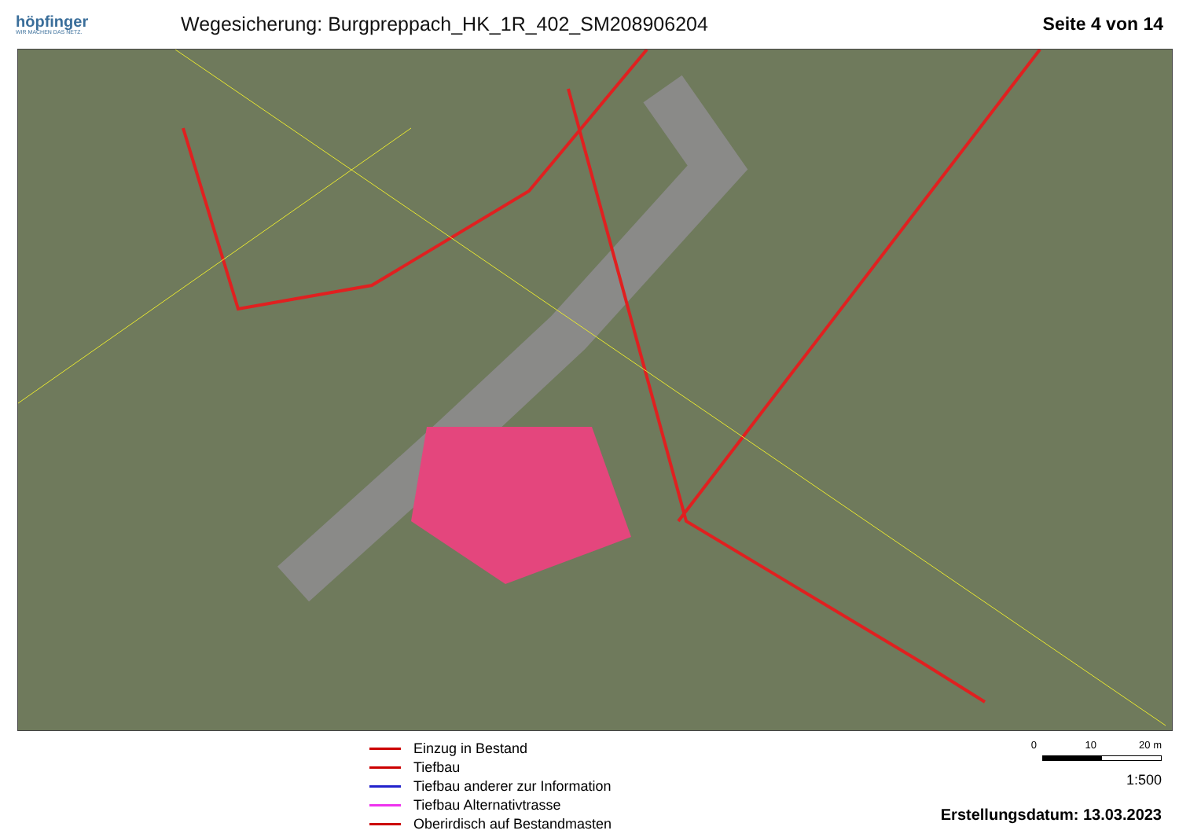höpfinger
WIR MACHEN DAS NETZ.
Wegesicherung: Burgpreppach_HK_1R_402_SM208906204
Seite 4 von 14
Einzug in Bestand
Tiefbau
Tiefbau anderer zur Information
Tiefbau Alternativtrasse
Oberirdisch auf Bestandmasten
0 10 20 m
1:500
Erstellungsdatum: 13.03.2023